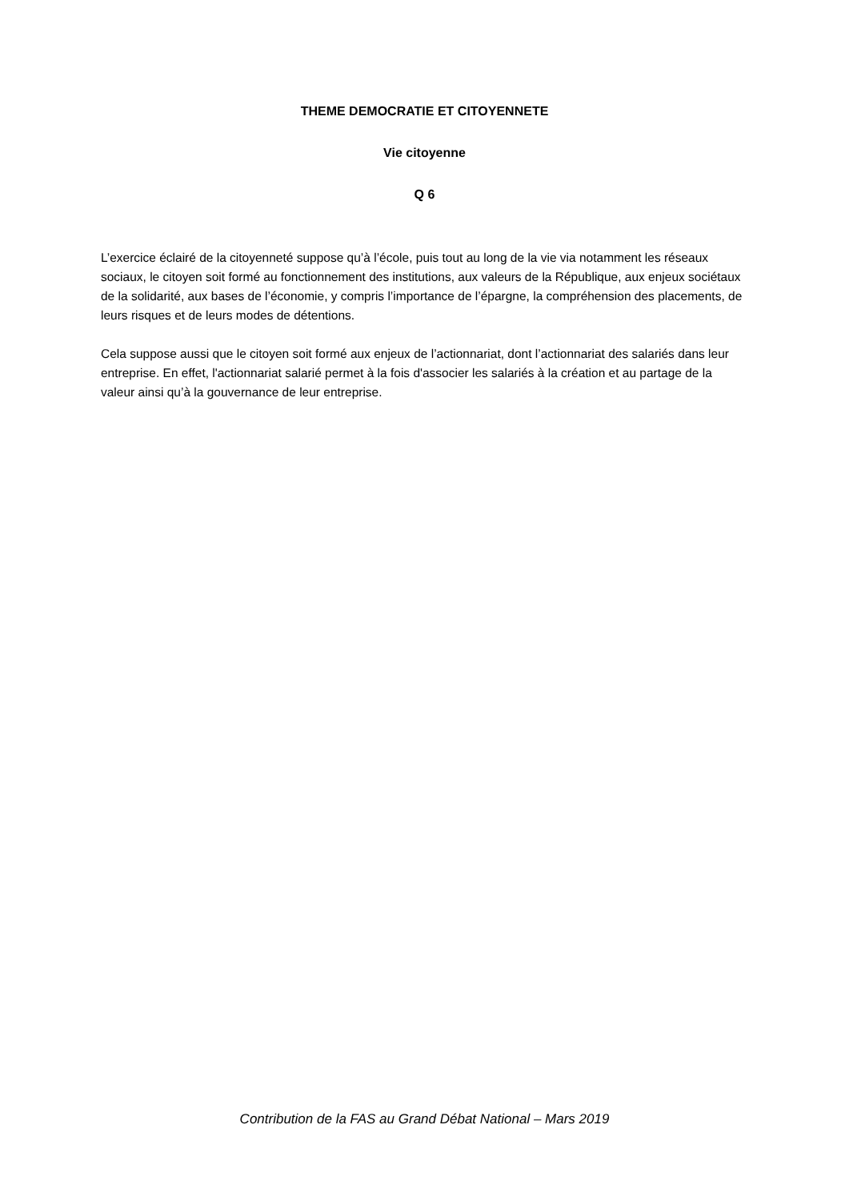THEME DEMOCRATIE ET CITOYENNETE
Vie citoyenne
Q 6
L’exercice éclairé de la citoyenneté suppose qu’à l’école, puis tout au long de la vie via notamment les réseaux sociaux, le citoyen soit formé au fonctionnement des institutions, aux valeurs de la République, aux enjeux sociétaux de la solidarité, aux bases de l’économie, y compris l’importance de l’épargne, la compréhension des placements, de leurs risques et de leurs modes de détentions.
Cela suppose aussi que le citoyen soit formé aux enjeux de l’actionnariat, dont l’actionnariat des salariés dans leur entreprise. En effet, l'actionnariat salarié permet à la fois d'associer les salariés à la création et au partage de la valeur ainsi qu’à la gouvernance de leur entreprise.
Contribution de la FAS au Grand Débat National – Mars 2019